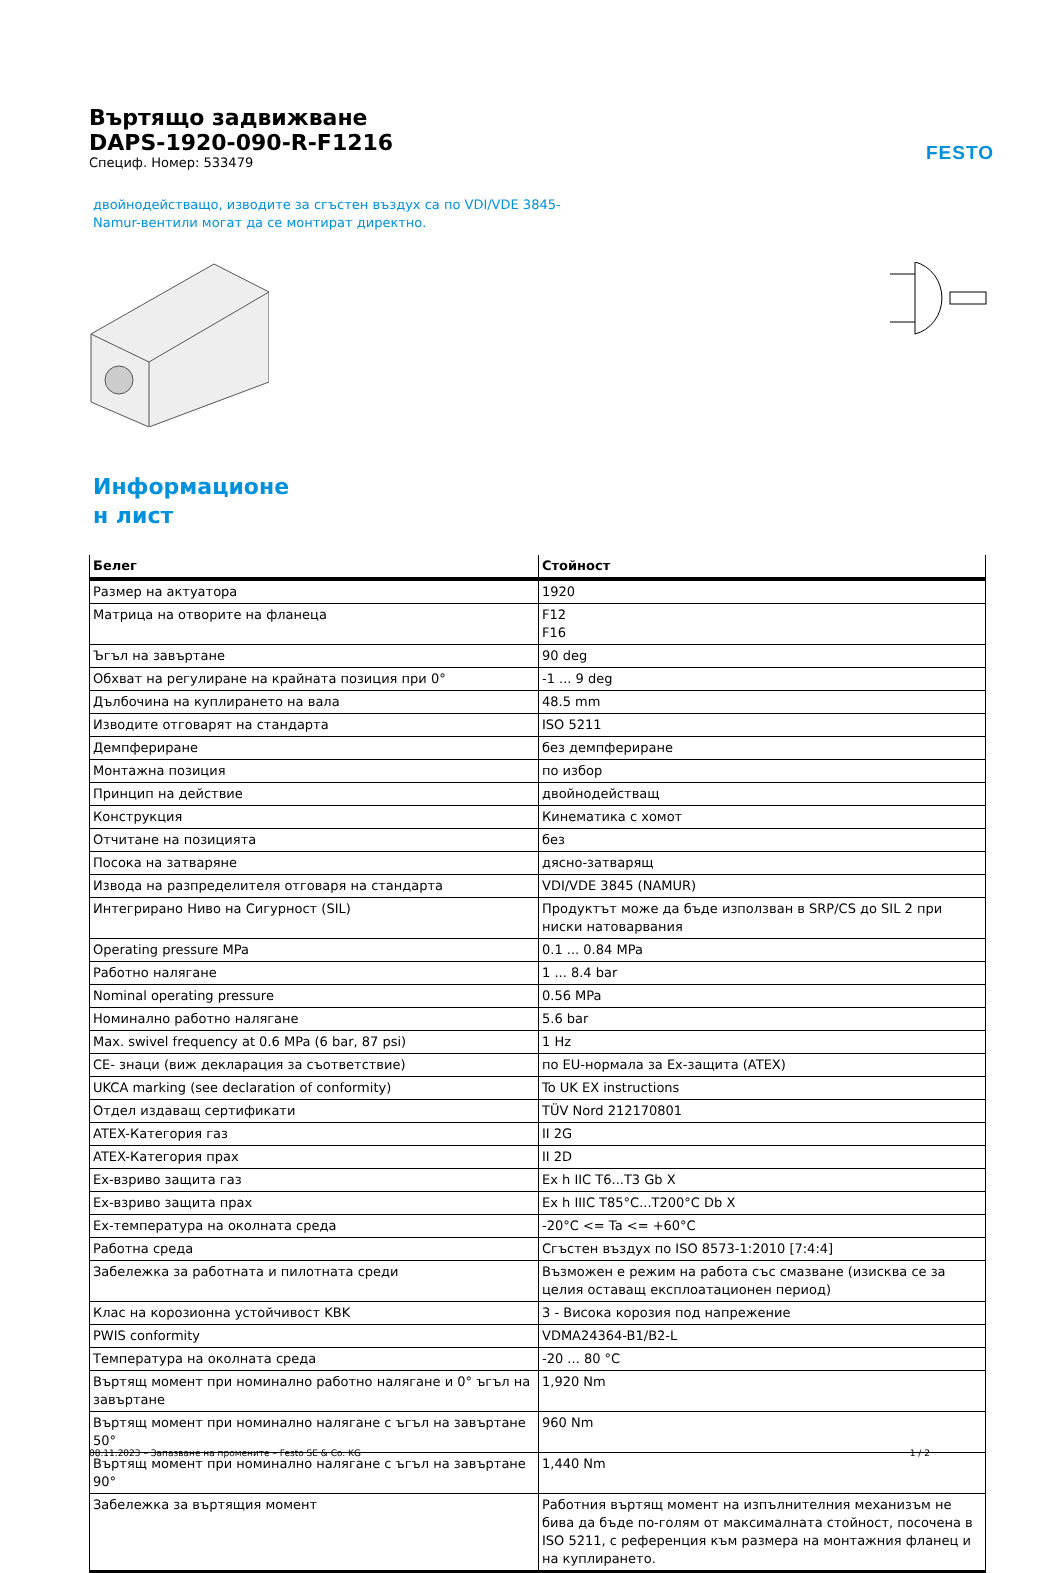FESTO
Въртящо задвижване
DAPS-1920-090-R-F1216
Специф. Номер: 533479
двойнодействащо, изводите за сгъстен въздух са по VDI/VDE 3845-
Namur-вентили могат да се монтират директно.
Информационе
н лист
| Белег | Стойност |
| --- | --- |
| Размер на актуатора | 1920 |
| Матрица на отворите на фланеца | F12 F16 |
| Ъгъл на завъртане | 90 deg |
| Обхват на регулиране на крайната позиция при 0° | -1 ... 9 deg |
| Дълбочина на куплирането на вала | 48.5 mm |
| Изводите отговарят на стандарта | ISO 5211 |
| Демпфериране | без демпфериране |
| Монтажна позиция | по избор |
| Принцип на действие | двойнодействащ |
| Конструкция | Кинематика с хомот |
| Отчитане на позицията | без |
| Посока на затваряне | дясно-затварящ |
| Извода на разпределителя отговаря на стандарта | VDI/VDE 3845 (NAMUR) |
| Интегрирано Ниво на Сигурност (SIL) | Продуктът може да бъде използван в SRP/CS до SIL 2 при ниски натоварвания |
| Operating pressure MPa | 0.1 ... 0.84 MPa |
| Работно налягане | 1 ... 8.4 bar |
| Nominal operating pressure | 0.56 MPa |
| Номинално работно налягане | 5.6 bar |
| Max. swivel frequency at 0.6 MPa (6 bar, 87 psi) | 1 Hz |
| CE- знаци (виж декларация за съответствие) | по EU-нормала за Ex-защита (ATEX) |
| UKCA marking (see declaration of conformity) | To UK EX instructions |
| Отдел издаващ сертификати | TÜV Nord 212170801 |
| ATEX-Категория газ | II 2G |
| ATEX-Категория прах | II 2D |
| Ex-взриво защита газ | Ex h IIC T6...T3 Gb X |
| Ex-взриво защита прах | Ex h IIIC T85°C...T200°C Db X |
| Ex-температура на околната среда | -20°C <= Ta <= +60°C |
| Работна среда | Сгъстен въздух по ISO 8573-1:2010 [7:4:4] |
| Забележка за работната и пилотната среди | Възможен е режим на работа със смазване (изисква се за целия оставащ експлоатационен период) |
| Клас на корозионна устойчивост KBK | 3 - Висока корозия под напрежение |
| PWIS conformity | VDMA24364-B1/B2-L |
| Температура на околната среда | -20 ... 80 °C |
| Въртящ момент при номинално работно налягане и 0° ъгъл на завъртане | 1,920 Nm |
| Въртящ момент при номинално налягане с ъгъл на завъртане 50° | 960 Nm |
| Въртящ момент при номинално налягане с ъгъл на завъртане 90° | 1,440 Nm |
| Забележка за въртящия момент | Работния въртящ момент на изпълнителния механизъм не бива да бъде по-голям от максималната стойност, посочена в ISO 5211, с референция към размера на монтажния фланец и на куплирането. |
08.11.2023 – Запазване на промените – Festo SE & Co. KG 1 / 2